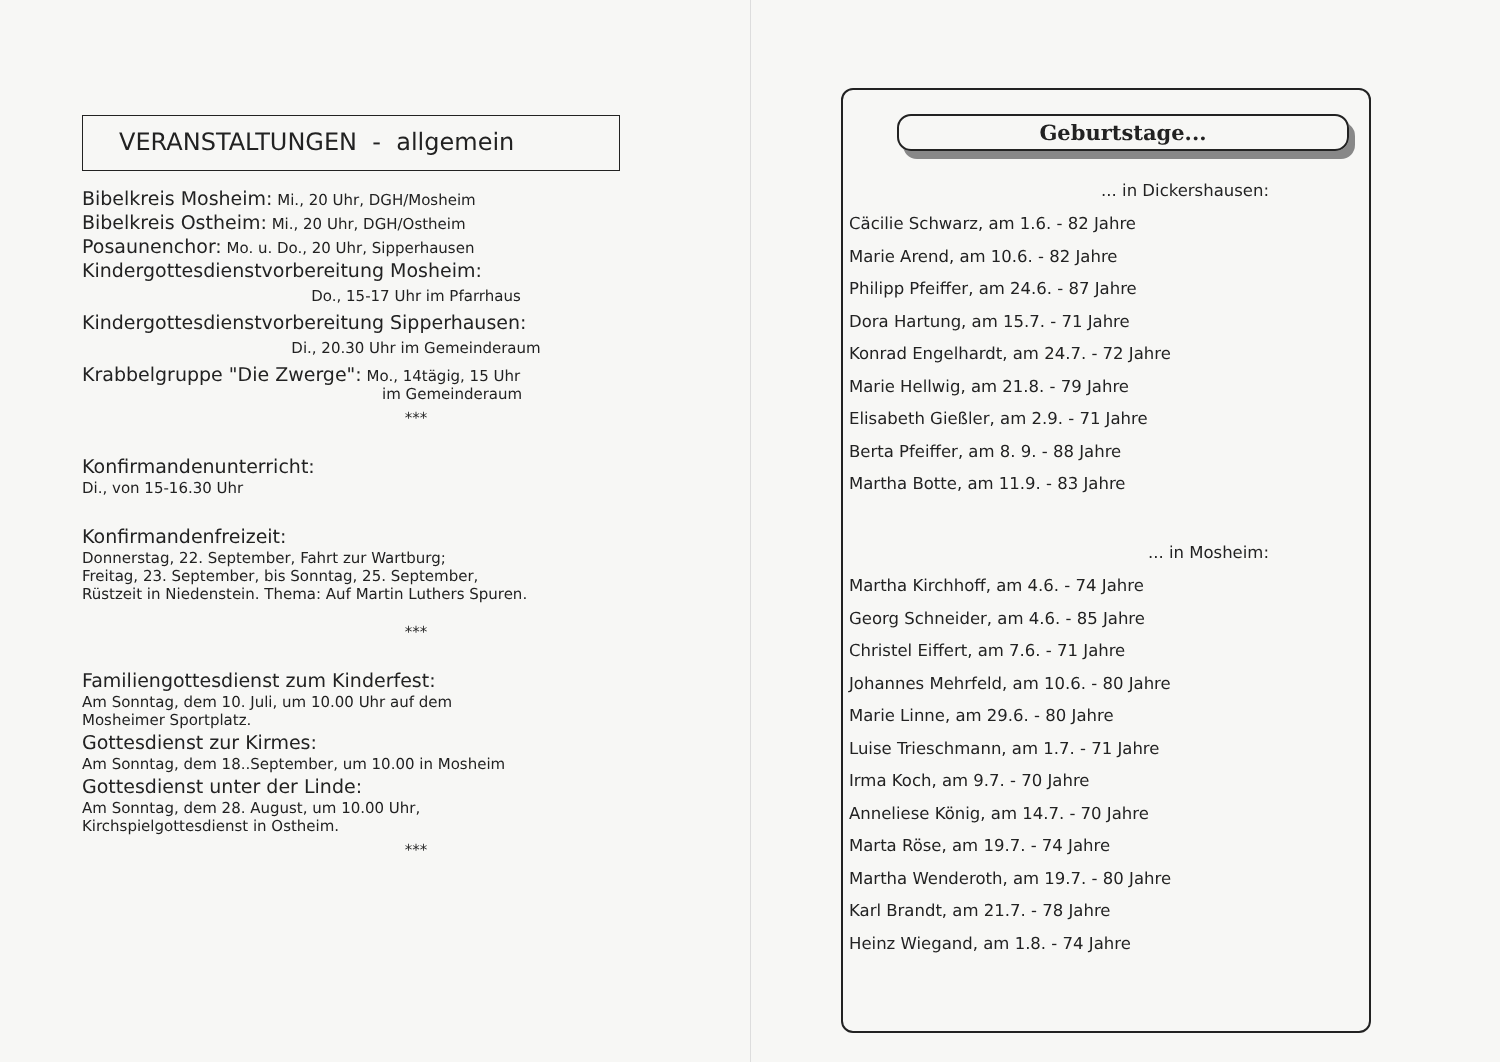VERANSTALTUNGEN - allgemein
Bibelkreis Mosheim: Mi., 20 Uhr, DGH/Mosheim
Bibelkreis Ostheim: Mi., 20 Uhr, DGH/Ostheim
Posaunenchor: Mo. u. Do., 20 Uhr, Sipperhausen
Kindergottesdienstvorbereitung Mosheim:
Do., 15-17 Uhr im Pfarrhaus
Kindergottesdienstvorbereitung Sipperhausen:
Di., 20.30 Uhr im Gemeinderaum
Krabbelgruppe "Die Zwerge": Mo., 14tägig, 15 Uhr
im Gemeinderaum
***
Konfirmandenunterricht:
Di., von 15-16.30 Uhr
Konfirmandenfreizeit:
Donnerstag, 22. September, Fahrt zur Wartburg;
Freitag, 23. September, bis Sonntag, 25. September,
Rüstzeit in Niedenstein. Thema: Auf Martin Luthers Spuren.
***
Familiengottesdienst zum Kinderfest:
Am Sonntag, dem 10. Juli, um 10.00 Uhr auf dem
Mosheimer Sportplatz.
Gottesdienst zur Kirmes:
Am Sonntag, dem 18..September, um 10.00 in Mosheim
Gottesdienst unter der Linde:
Am Sonntag, dem 28. August, um 10.00 Uhr,
Kirchspielgottesdienst in Ostheim.
***
Geburtstage...
... in Dickershausen:
Cäcilie Schwarz, am 1.6. - 82 Jahre
Marie Arend, am 10.6. - 82 Jahre
Philipp Pfeiffer, am 24.6. - 87 Jahre
Dora Hartung, am 15.7. - 71 Jahre
Konrad Engelhardt, am 24.7. - 72 Jahre
Marie Hellwig, am 21.8. - 79 Jahre
Elisabeth Gießler, am 2.9. - 71 Jahre
Berta Pfeiffer, am 8. 9. - 88 Jahre
Martha Botte, am 11.9. - 83 Jahre
... in Mosheim:
Martha Kirchhoff, am 4.6. - 74 Jahre
Georg Schneider, am 4.6. - 85 Jahre
Christel Eiffert, am 7.6. - 71 Jahre
Johannes Mehrfeld, am 10.6. - 80 Jahre
Marie Linne, am 29.6. - 80 Jahre
Luise Trieschmann, am 1.7. - 71 Jahre
Irma Koch, am 9.7. - 70 Jahre
Anneliese König, am 14.7. - 70 Jahre
Marta Röse, am 19.7. - 74 Jahre
Martha Wenderoth, am 19.7. - 80 Jahre
Karl Brandt, am 21.7. - 78 Jahre
Heinz Wiegand, am 1.8. - 74 Jahre